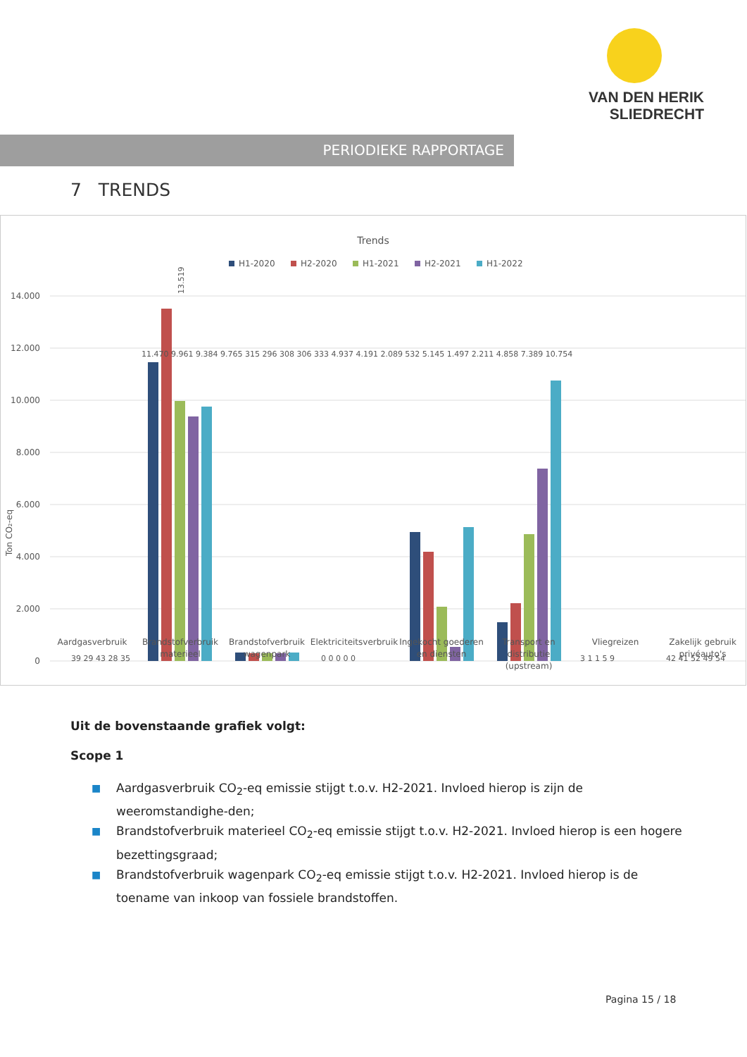VAN DEN HERIK
SLIEDRECHT
PERIODIEKE RAPPORTAGE
7 TRENDS
Trends
H1-2020
H2-2020
H1-2021
H2-2021
H1-2022
14.000
12.000
10.000
8.000
6.000
4.000
2.000
0
Ton CO₂-eq
39 29 43 28 35
13.519
0 0 0 0 0
3 1 1 5 9
42 41 52 49 54
Aardgasverbruik
Brandstofverbruik
materieel
Brandstofverbruik
wagenpark
Elektriciteitsverbruik
Ingekocht goederen
en diensten
Transport en
distributie
(upstream)
Vliegreizen
Zakelijk gebruik
privéauto's
11.470 9.961 9.384 9.765 315 296 308 306 333 4.937 4.191 2.089 532 5.145 1.497 2.211 4.858 7.389 10.754
Uit de bovenstaande grafiek volgt:
Scope 1
■ Aardgasverbruik CO<sub>2</sub>-eq emissie stijgt t.o.v. H2-2021. Invloed hierop is zijn de weeromstandighe-den;
■ Brandstofverbruik materieel CO<sub>2</sub>-eq emissie stijgt t.o.v. H2-2021. Invloed hierop is een hogere bezettingsgraad;
■ Brandstofverbruik wagenpark CO<sub>2</sub>-eq emissie stijgt t.o.v. H2-2021. Invloed hierop is de toename van inkoop van fossiele brandstoffen.
Pagina 15 / 18